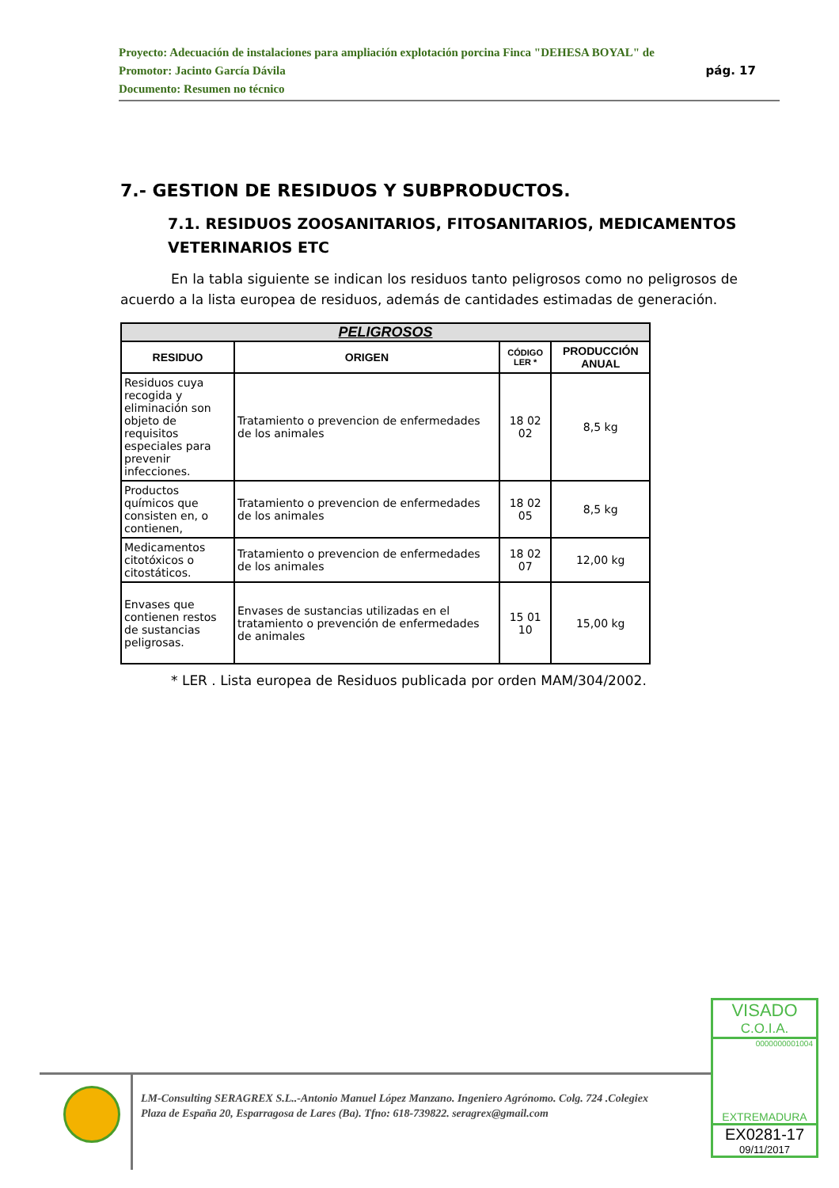Proyecto: Adecuación de instalaciones para ampliación explotación porcina Finca "DEHESA BOYAL" de
pág. 17 Promotor: Jacinto García Dávila
Documento: Resumen no técnico
7.- GESTION DE RESIDUOS Y SUBPRODUCTOS.
7.1. RESIDUOS ZOOSANITARIOS, FITOSANITARIOS, MEDICAMENTOS VETERINARIOS ETC
En la tabla siguiente se indican los residuos tanto peligrosos como no peligrosos de acuerdo a la lista europea de residuos, además de cantidades estimadas de generación.
| PELIGROSOS | | | |
| --- | --- | --- | --- |
| RESIDUO | ORIGEN | CÓDIGO LER * | PRODUCCIÓN ANUAL |
| Residuos cuya recogida y eliminación son objeto de requisitos especiales para prevenir infecciones. | Tratamiento o prevencion de enfermedades de los animales | 18 02 02 | 8,5 kg |
| Productos químicos que consisten en, o contienen, | Tratamiento o prevencion de enfermedades de los animales | 18 02 05 | 8,5 kg |
| Medicamentos citotóxicos o citostáticos. | Tratamiento o prevencion de enfermedades de los animales | 18 02 07 | 12,00 kg |
| Envases que contienen restos de sustancias peligrosas. | Envases de sustancias utilizadas en el tratamiento o prevención de enfermedades de animales | 15 01 10 | 15,00 kg |
* LER . Lista europea de Residuos publicada por orden MAM/304/2002.
LM-Consulting SERAGREX S.L..-Antonio Manuel López Manzano. Ingeniero Agrónomo. Colg. 724 .Colegiex
Plaza de España 20, Esparragosa de Lares (Ba). Tfno: 618-739822. seragrex@gmail.com
VISADO
C.O.I.A.
0000000001004
EXTREMADURA
EX0281-17
09/11/2017